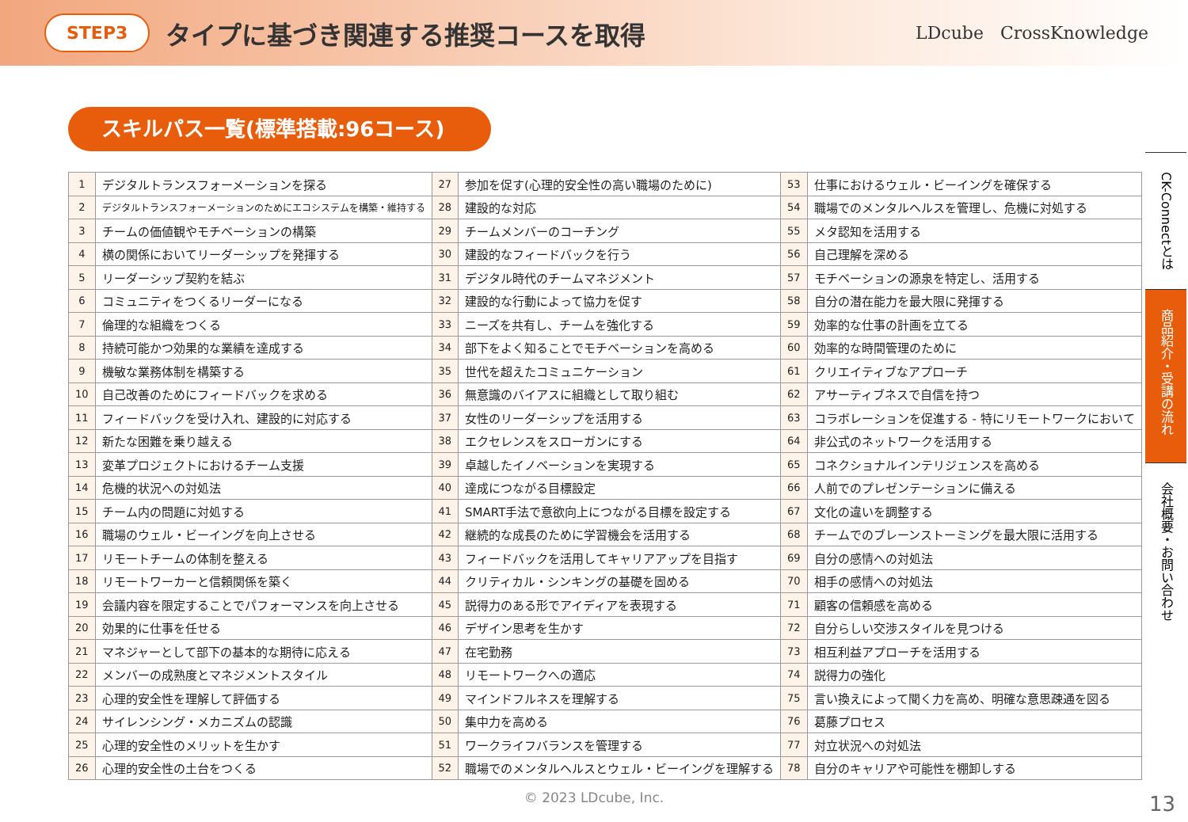STEP3 タイプに基づき関連する推奨コースを取得 LDcube CrossKnowledge
スキルパス一覧(標準搭載:96コース)
| 1 | デジタルトランスフォーメーションを探る | 27 | 参加を促す(心理的安全性の高い職場のために) | 53 | 仕事におけるウェル・ビーイングを確保する |
| 2 | デジタルトランスフォーメーションのためにエコシステムを構築・維持する | 28 | 建設的な対応 | 54 | 職場でのメンタルヘルスを管理し、危機に対処する |
| 3 | チームの価値観やモチベーションの構築 | 29 | チームメンバーのコーチング | 55 | メタ認知を活用する |
| 4 | 横の関係においてリーダーシップを発揮する | 30 | 建設的なフィードバックを行う | 56 | 自己理解を深める |
| 5 | リーダーシップ契約を結ぶ | 31 | デジタル時代のチームマネジメント | 57 | モチベーションの源泉を特定し、活用する |
| 6 | コミュニティをつくるリーダーになる | 32 | 建設的な行動によって協力を促す | 58 | 自分の潜在能力を最大限に発揮する |
| 7 | 倫理的な組織をつくる | 33 | ニーズを共有し、チームを強化する | 59 | 効率的な仕事の計画を立てる |
| 8 | 持続可能かつ効果的な業績を達成する | 34 | 部下をよく知ることでモチベーションを高める | 60 | 効率的な時間管理のために |
| 9 | 機敏な業務体制を構築する | 35 | 世代を超えたコミュニケーション | 61 | クリエイティブなアプローチ |
| 10 | 自己改善のためにフィードバックを求める | 36 | 無意識のバイアスに組織として取り組む | 62 | アサーティブネスで自信を持つ |
| 11 | フィードバックを受け入れ、建設的に対応する | 37 | 女性のリーダーシップを活用する | 63 | コラボレーションを促進する - 特にリモートワークにおいて |
| 12 | 新たな困難を乗り越える | 38 | エクセレンスをスローガンにする | 64 | 非公式のネットワークを活用する |
| 13 | 変革プロジェクトにおけるチーム支援 | 39 | 卓越したイノベーションを実現する | 65 | コネクショナルインテリジェンスを高める |
| 14 | 危機的状況への対処法 | 40 | 達成につながる目標設定 | 66 | 人前でのプレゼンテーションに備える |
| 15 | チーム内の問題に対処する | 41 | SMART手法で意欲向上につながる目標を設定する | 67 | 文化の違いを調整する |
| 16 | 職場のウェル・ビーイングを向上させる | 42 | 継続的な成長のために学習機会を活用する | 68 | チームでのブレーンストーミングを最大限に活用する |
| 17 | リモートチームの体制を整える | 43 | フィードバックを活用してキャリアアップを目指す | 69 | 自分の感情への対処法 |
| 18 | リモートワーカーと信頼関係を築く | 44 | クリティカル・シンキングの基礎を固める | 70 | 相手の感情への対処法 |
| 19 | 会議内容を限定することでパフォーマンスを向上させる | 45 | 説得力のある形でアイディアを表現する | 71 | 顧客の信頼感を高める |
| 20 | 効果的に仕事を任せる | 46 | デザイン思考を生かす | 72 | 自分らしい交渉スタイルを見つける |
| 21 | マネジャーとして部下の基本的な期待に応える | 47 | 在宅勤務 | 73 | 相互利益アプローチを活用する |
| 22 | メンバーの成熟度とマネジメントスタイル | 48 | リモートワークへの適応 | 74 | 説得力の強化 |
| 23 | 心理的安全性を理解して評価する | 49 | マインドフルネスを理解する | 75 | 言い換えによって聞く力を高め、明確な意思疎通を図る |
| 24 | サイレンシング・メカニズムの認識 | 50 | 集中力を高める | 76 | 葛藤プロセス |
| 25 | 心理的安全性のメリットを生かす | 51 | ワークライフバランスを管理する | 77 | 対立状況への対処法 |
| 26 | 心理的安全性の土台をつくる | 52 | 職場でのメンタルヘルスとウェル・ビーイングを理解する | 78 | 自分のキャリアや可能性を棚卸しする |
© 2023 LDcube, Inc.
CK-Connectとは
商品紹介・受講の流れ
会社概要・お問い合わせ
13